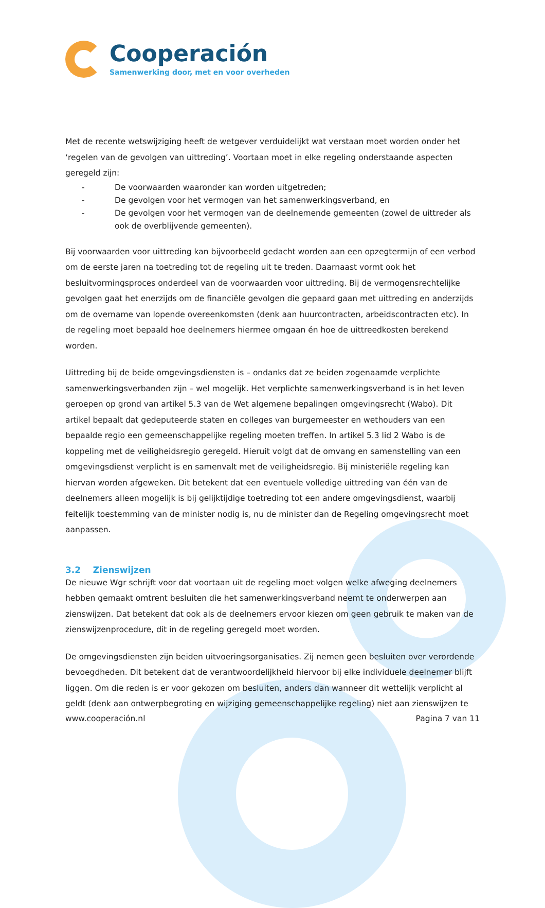Cooperación
Samenwerking door, met en voor overheden
Met de recente wetswijziging heeft de wetgever verduidelijkt wat verstaan moet worden onder het ‘regelen van de gevolgen van uittreding’. Voortaan moet in elke regeling onderstaande aspecten geregeld zijn:
- De voorwaarden waaronder kan worden uitgetreden;
- De gevolgen voor het vermogen van het samenwerkingsverband, en
- De gevolgen voor het vermogen van de deelnemende gemeenten (zowel de uittreder als ook de overblijvende gemeenten).
Bij voorwaarden voor uittreding kan bijvoorbeeld gedacht worden aan een opzegtermijn of een verbod om de eerste jaren na toetreding tot de regeling uit te treden. Daarnaast vormt ook het besluitvormingsproces onderdeel van de voorwaarden voor uittreding. Bij de vermogensrechtelijke gevolgen gaat het enerzijds om de financiële gevolgen die gepaard gaan met uittreding en anderzijds om de overname van lopende overeenkomsten (denk aan huurcontracten, arbeidscontracten etc). In de regeling moet bepaald hoe deelnemers hiermee omgaan én hoe de uittreedkosten berekend worden.
Uittreding bij de beide omgevingsdiensten is – ondanks dat ze beiden zogenaamde verplichte samenwerkingsverbanden zijn – wel mogelijk. Het verplichte samenwerkingsverband is in het leven geroepen op grond van artikel 5.3 van de Wet algemene bepalingen omgevingsrecht (Wabo). Dit artikel bepaalt dat gedeputeerde staten en colleges van burgemeester en wethouders van een bepaalde regio een gemeenschappelijke regeling moeten treffen. In artikel 5.3 lid 2 Wabo is de koppeling met de veiligheidsregio geregeld. Hieruit volgt dat de omvang en samenstelling van een omgevingsdienst verplicht is en samenvalt met de veiligheidsregio. Bij ministeriële regeling kan hiervan worden afgeweken. Dit betekent dat een eventuele volledige uittreding van één van de deelnemers alleen mogelijk is bij gelijktijdige toetreding tot een andere omgevingsdienst, waarbij feitelijk toestemming van de minister nodig is, nu de minister dan de Regeling omgevingsrecht moet aanpassen.
3.2 Zienswijzen
De nieuwe Wgr schrijft voor dat voortaan uit de regeling moet volgen welke afweging deelnemers hebben gemaakt omtrent besluiten die het samenwerkingsverband neemt te onderwerpen aan zienswijzen. Dat betekent dat ook als de deelnemers ervoor kiezen om geen gebruik te maken van de zienswijzenprocedure, dit in de regeling geregeld moet worden.
De omgevingsdiensten zijn beiden uitvoeringsorganisaties. Zij nemen geen besluiten over verordende bevoegdheden. Dit betekent dat de verantwoordelijkheid hiervoor bij elke individuele deelnemer blijft liggen. Om die reden is er voor gekozen om besluiten, anders dan wanneer dit wettelijk verplicht al geldt (denk aan ontwerpbegroting en wijziging gemeenschappelijke regeling) niet aan zienswijzen te
www.cooperación.nl Pagina 7 van 11